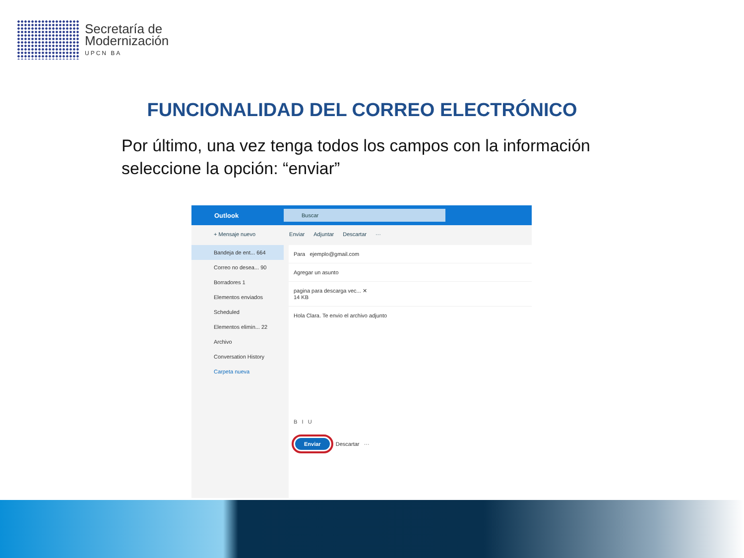Secretaría de
Modernización
UPCN BA
FUNCIONALIDAD DEL CORREO ELECTRÓNICO
Por último, una vez tenga todos los campos con la información seleccione la opción: “enviar”
Outlook
Buscar
+ Mensaje nuevo Enviar Adjuntar Descartar ···
Bandeja de ent... 664
Correo no desea... 90
Borradores 1
Elementos enviados
Scheduled
Elementos elimin... 22
Archivo
Conversation History
Carpeta nueva
Para ejemplo@gmail.com
Agregar un asunto
pagina para descarga vec... ✕
14 KB
Hola Clara. Te envio el archivo adjunto
B I U
Enviar Descartar ···